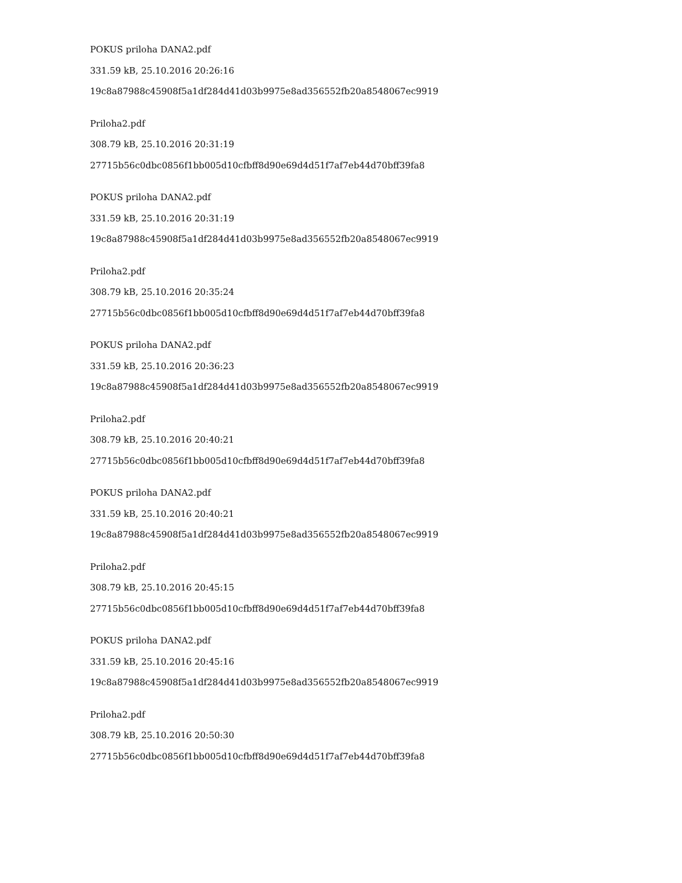POKUS priloha DANA2.pdf
331.59 kB, 25.10.2016 20:26:16
19c8a87988c45908f5a1df284d41d03b9975e8ad356552fb20a8548067ec9919
Priloha2.pdf
308.79 kB, 25.10.2016 20:31:19
27715b56c0dbc0856f1bb005d10cfbff8d90e69d4d51f7af7eb44d70bff39fa8
POKUS priloha DANA2.pdf
331.59 kB, 25.10.2016 20:31:19
19c8a87988c45908f5a1df284d41d03b9975e8ad356552fb20a8548067ec9919
Priloha2.pdf
308.79 kB, 25.10.2016 20:35:24
27715b56c0dbc0856f1bb005d10cfbff8d90e69d4d51f7af7eb44d70bff39fa8
POKUS priloha DANA2.pdf
331.59 kB, 25.10.2016 20:36:23
19c8a87988c45908f5a1df284d41d03b9975e8ad356552fb20a8548067ec9919
Priloha2.pdf
308.79 kB, 25.10.2016 20:40:21
27715b56c0dbc0856f1bb005d10cfbff8d90e69d4d51f7af7eb44d70bff39fa8
POKUS priloha DANA2.pdf
331.59 kB, 25.10.2016 20:40:21
19c8a87988c45908f5a1df284d41d03b9975e8ad356552fb20a8548067ec9919
Priloha2.pdf
308.79 kB, 25.10.2016 20:45:15
27715b56c0dbc0856f1bb005d10cfbff8d90e69d4d51f7af7eb44d70bff39fa8
POKUS priloha DANA2.pdf
331.59 kB, 25.10.2016 20:45:16
19c8a87988c45908f5a1df284d41d03b9975e8ad356552fb20a8548067ec9919
Priloha2.pdf
308.79 kB, 25.10.2016 20:50:30
27715b56c0dbc0856f1bb005d10cfbff8d90e69d4d51f7af7eb44d70bff39fa8